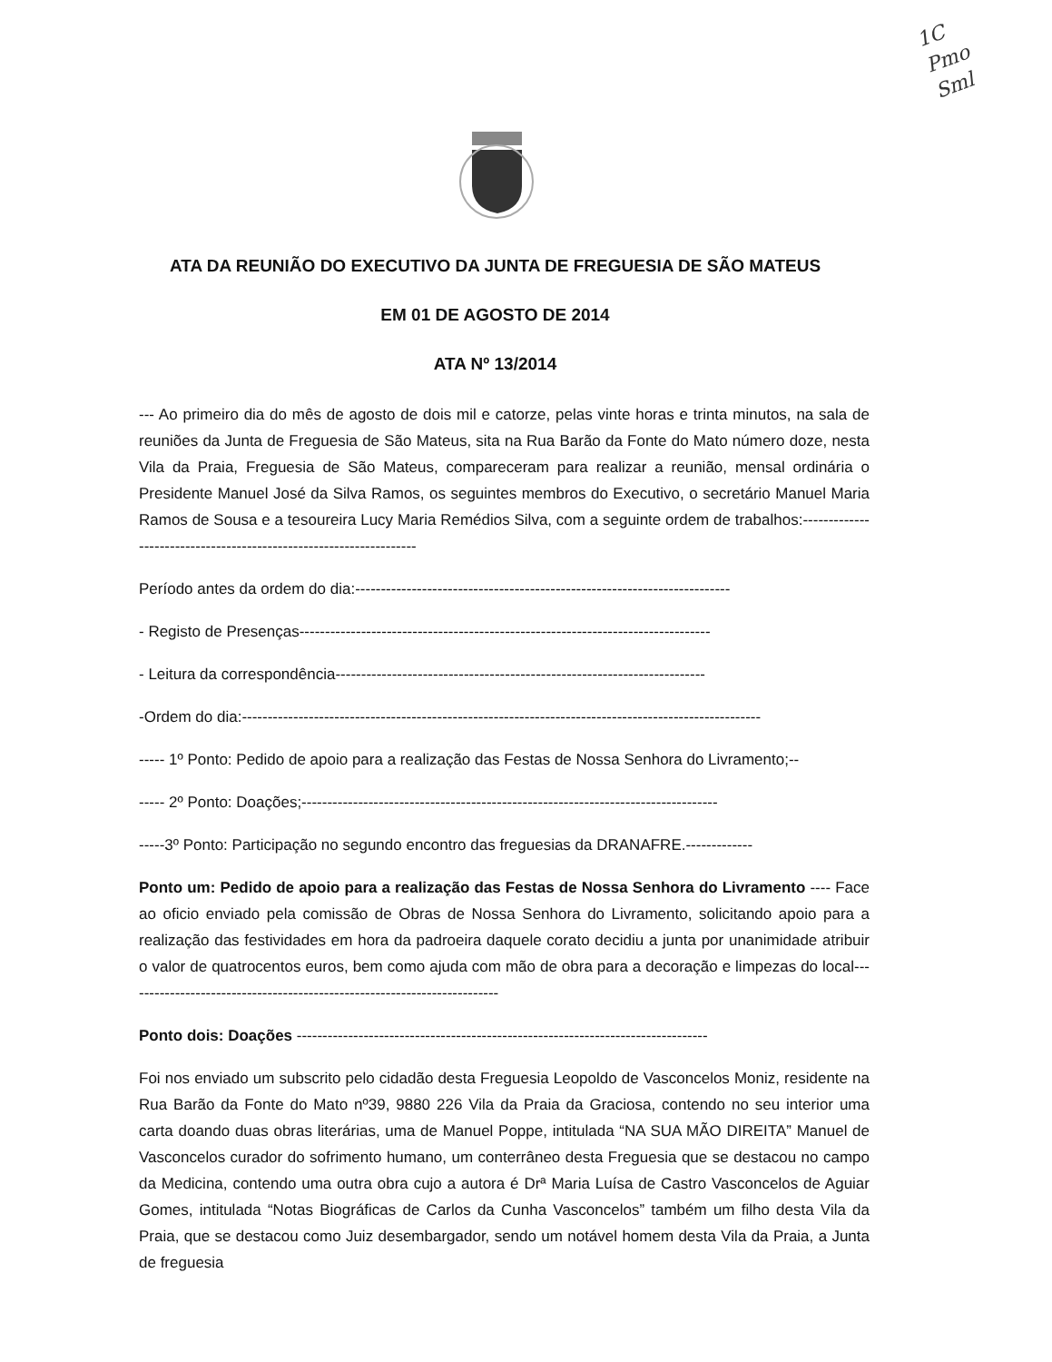1C
Pmo
Sml
ATA DA REUNIÃO DO EXECUTIVO DA JUNTA DE FREGUESIA DE SÃO MATEUS
EM 01 DE AGOSTO DE 2014
ATA Nº 13/2014
--- Ao primeiro dia do mês de agosto de dois mil e catorze, pelas vinte horas e trinta minutos, na sala de reuniões da Junta de Freguesia de São Mateus, sita na Rua Barão da Fonte do Mato número doze, nesta Vila da Praia, Freguesia de São Mateus, compareceram para realizar a reunião, mensal ordinária o Presidente Manuel José da Silva Ramos, os seguintes membros do Executivo, o secretário Manuel Maria Ramos de Sousa e a tesoureira Lucy Maria Remédios Silva, com a seguinte ordem de trabalhos:-------------------------------------------------------------------
Período antes da ordem do dia:-------------------------------------------------------------------------
- Registo de Presenças--------------------------------------------------------------------------------
- Leitura da correspondência------------------------------------------------------------------------
-Ordem do dia:-----------------------------------------------------------------------------------------------------
----- 1º Ponto: Pedido de apoio para a realização das Festas de Nossa Senhora do Livramento;--
----- 2º Ponto: Doações;---------------------------------------------------------------------------------
-----3º Ponto: Participação no segundo encontro das freguesias da DRANAFRE.-------------
Ponto um: Pedido de apoio para a realização das Festas de Nossa Senhora do Livramento ---- Face ao oficio enviado pela comissão de Obras de Nossa Senhora do Livramento, solicitando apoio para a realização das festividades em hora da padroeira daquele corato decidiu a junta por unanimidade atribuir o valor de quatrocentos euros, bem como ajuda com mão de obra para a decoração e limpezas do local-------------------------------------------------------------------------
Ponto dois: Doações --------------------------------------------------------------------------------
Foi nos enviado um subscrito pelo cidadão desta Freguesia Leopoldo de Vasconcelos Moniz, residente na Rua Barão da Fonte do Mato nº39, 9880 226 Vila da Praia da Graciosa, contendo no seu interior uma carta doando duas obras literárias, uma de Manuel Poppe, intitulada “NA SUA MÃO DIREITA” Manuel de Vasconcelos curador do sofrimento humano, um conterrâneo desta Freguesia que se destacou no campo da Medicina, contendo uma outra obra cujo a autora é Drª Maria Luísa de Castro Vasconcelos de Aguiar Gomes, intitulada “Notas Biográficas de Carlos da Cunha Vasconcelos” também um filho desta Vila da Praia, que se destacou como Juiz desembargador, sendo um notável homem desta Vila da Praia, a Junta de freguesia